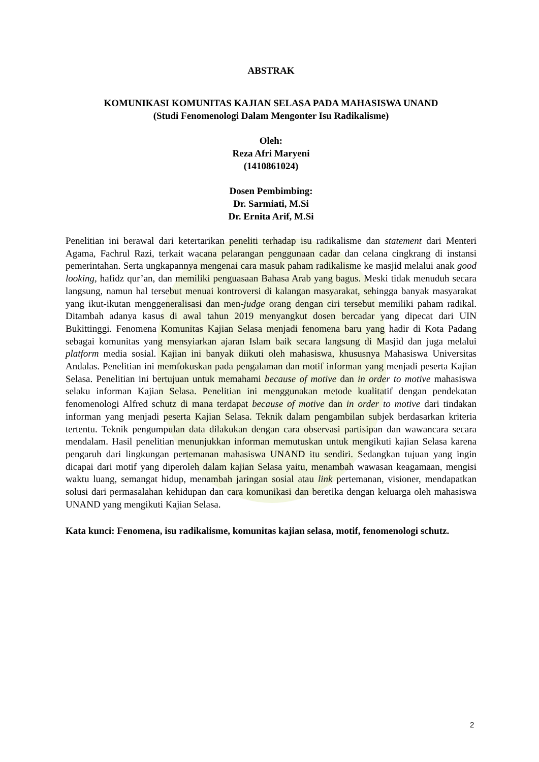ABSTRAK
KOMUNIKASI KOMUNITAS KAJIAN SELASA PADA MAHASISWA UNAND
(Studi Fenomenologi Dalam Mengonter Isu Radikalisme)
Oleh:
Reza Afri Maryeni
(1410861024)
Dosen Pembimbing:
Dr. Sarmiati, M.Si
Dr. Ernita Arif, M.Si
Penelitian ini berawal dari ketertarikan peneliti terhadap isu radikalisme dan statement dari Menteri Agama, Fachrul Razi, terkait wacana pelarangan penggunaan cadar dan celana cingkrang di instansi pemerintahan. Serta ungkapannya mengenai cara masuk paham radikalisme ke masjid melalui anak good looking, hafidz qur’an, dan memiliki penguasaan Bahasa Arab yang bagus. Meski tidak menuduh secara langsung, namun hal tersebut menuai kontroversi di kalangan masyarakat, sehingga banyak masyarakat yang ikut-ikutan menggeneralisasi dan men-judge orang dengan ciri tersebut memiliki paham radikal. Ditambah adanya kasus di awal tahun 2019 menyangkut dosen bercadar yang dipecat dari UIN Bukittinggi. Fenomena Komunitas Kajian Selasa menjadi fenomena baru yang hadir di Kota Padang sebagai komunitas yang mensyiarkan ajaran Islam baik secara langsung di Masjid dan juga melalui platform media sosial. Kajian ini banyak diikuti oleh mahasiswa, khususnya Mahasiswa Universitas Andalas. Penelitian ini memfokuskan pada pengalaman dan motif informan yang menjadi peserta Kajian Selasa. Penelitian ini bertujuan untuk memahami because of motive dan in order to motive mahasiswa selaku informan Kajian Selasa. Penelitian ini menggunakan metode kualitatif dengan pendekatan fenomenologi Alfred schutz di mana terdapat because of motive dan in order to motive dari tindakan informan yang menjadi peserta Kajian Selasa. Teknik dalam pengambilan subjek berdasarkan kriteria tertentu. Teknik pengumpulan data dilakukan dengan cara observasi partisipan dan wawancara secara mendalam. Hasil penelitian menunjukkan informan memutuskan untuk mengikuti kajian Selasa karena pengaruh dari lingkungan pertemanan mahasiswa UNAND itu sendiri. Sedangkan tujuan yang ingin dicapai dari motif yang diperoleh dalam kajian Selasa yaitu, menambah wawasan keagamaan, mengisi waktu luang, semangat hidup, menambah jaringan sosial atau link pertemanan, visioner, mendapatkan solusi dari permasalahan kehidupan dan cara komunikasi dan beretika dengan keluarga oleh mahasiswa UNAND yang mengikuti Kajian Selasa.
Kata kunci: Fenomena, isu radikalisme, komunitas kajian selasa, motif, fenomenologi schutz.
2